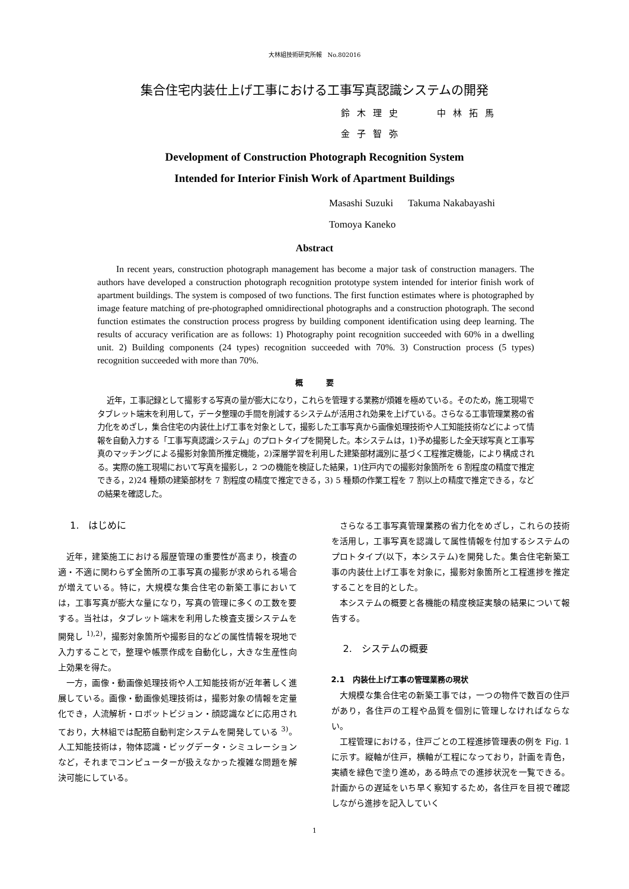大林組技術研究所報　No.802016
集合住宅内装仕上げ工事における工事写真認識システムの開発
鈴木理史　　中林拓馬
金子智弥
Development of Construction Photograph Recognition System
Intended for Interior Finish Work of Apartment Buildings
Masashi Suzuki Takuma Nakabayashi
Tomoya Kaneko
Abstract
In recent years, construction photograph management has become a major task of construction managers. The authors have developed a construction photograph recognition prototype system intended for interior finish work of apartment buildings. The system is composed of two functions. The first function estimates where is photographed by image feature matching of pre-photographed omnidirectional photographs and a construction photograph. The second function estimates the construction process progress by building component identification using deep learning. The results of accuracy verification are as follows: 1) Photography point recognition succeeded with 60% in a dwelling unit. 2) Building components (24 types) recognition succeeded with 70%. 3) Construction process (5 types) recognition succeeded with more than 70%.
概　　　要
近年，工事記録として撮影する写真の量が膨大になり，これらを管理する業務が煩雑を極めている。そのため，施工現場でタブレット端末を利用して，データ整理の手間を削減するシステムが活用され効果を上げている。さらなる工事管理業務の省力化をめざし，集合住宅の内装仕上げ工事を対象として，撮影した工事写真から画像処理技術や人工知能技術などによって情報を自動入力する「工事写真認識システム」のプロトタイプを開発した。本システムは，1)予め撮影した全天球写真と工事写真のマッチングによる撮影対象箇所推定機能，2)深層学習を利用した建築部材識別に基づく工程推定機能，により構成される。実際の施工現場において写真を撮影し，2 つの機能を検証した結果，1)住戸内での撮影対象箇所を 6 割程度の精度で推定できる，2)24 種類の建築部材を 7 割程度の精度で推定できる，3) 5 種類の作業工程を 7 割以上の精度で推定できる，などの結果を確認した。
1.　はじめに
近年，建築施工における履歴管理の重要性が高まり，検査の適・不適に関わらず全箇所の工事写真の撮影が求められる場合が増えている。特に，大規模な集合住宅の新築工事においては，工事写真が膨大な量になり，写真の管理に多くの工数を要する。当社は，タブレット端末を利用した検査支援システムを開発し <sup>1),2)</sup>，撮影対象箇所や撮影目的などの属性情報を現地で入力することで，整理や帳票作成を自動化し，大きな生産性向上効果を得た。
一方，画像・動画像処理技術や人工知能技術が近年著しく進展している。画像・動画像処理技術は，撮影対象の情報を定量化でき，人流解析・ロボットビジョン・顔認識などに応用されており，大林組では配筋自動判定システムを開発している <sup>3)</sup>。人工知能技術は，物体認識・ビッグデータ・シミュレーションなど，それまでコンピューターが扱えなかった複雑な問題を解決可能にしている。
さらなる工事写真管理業務の省力化をめざし，これらの技術を活用し，工事写真を認識して属性情報を付加するシステムのプロトタイプ(以下，本システム)を開発した。集合住宅新築工事の内装仕上げ工事を対象に，撮影対象箇所と工程進捗を推定することを目的とした。
本システムの概要と各機能の精度検証実験の結果について報告する。
2.　システムの概要
2.1　内装仕上げ工事の管理業務の現状
大規模な集合住宅の新築工事では，一つの物件で数百の住戸があり，各住戸の工程や品質を個別に管理しなければならない。
工程管理における，住戸ごとの工程進捗管理表の例を Fig. 1 に示す。縦軸が住戸，横軸が工程になっており，計画を青色，実績を緑色で塗り進め，ある時点での進捗状況を一覧できる。計画からの遅延をいち早く察知するため，各住戸を目視で確認しながら進捗を記入していく
1